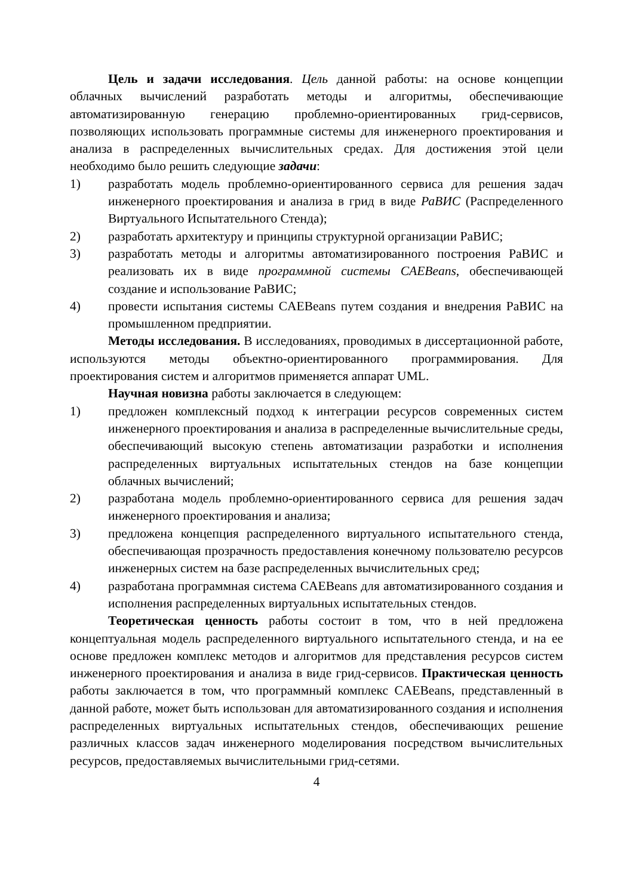Цель и задачи исследования. Цель данной работы: на основе концепции облачных вычислений разработать методы и алгоритмы, обеспечивающие автоматизированную генерацию проблемно-ориентированных грид-сервисов, позволяющих использовать программные системы для инженерного проектирования и анализа в распределенных вычислительных средах. Для достижения этой цели необходимо было решить следующие задачи:
1) разработать модель проблемно-ориентированного сервиса для решения задач инженерного проектирования и анализа в грид в виде РаВИС (Распределенного Виртуального Испытательного Стенда);
2) разработать архитектуру и принципы структурной организации РаВИС;
3) разработать методы и алгоритмы автоматизированного построения РаВИС и реализовать их в виде программной системы CAEBeans, обеспечивающей создание и использование РаВИС;
4) провести испытания системы CAEBeans путем создания и внедрения РаВИС на промышленном предприятии.
Методы исследования. В исследованиях, проводимых в диссертационной работе, используются методы объектно-ориентированного программирования. Для проектирования систем и алгоритмов применяется аппарат UML.
Научная новизна работы заключается в следующем:
1) предложен комплексный подход к интеграции ресурсов современных систем инженерного проектирования и анализа в распределенные вычислительные среды, обеспечивающий высокую степень автоматизации разработки и исполнения распределенных виртуальных испытательных стендов на базе концепции облачных вычислений;
2) разработана модель проблемно-ориентированного сервиса для решения задач инженерного проектирования и анализа;
3) предложена концепция распределенного виртуального испытательного стенда, обеспечивающая прозрачность предоставления конечному пользователю ресурсов инженерных систем на базе распределенных вычислительных сред;
4) разработана программная система CAEBeans для автоматизированного создания и исполнения распределенных виртуальных испытательных стендов.
Теоретическая ценность работы состоит в том, что в ней предложена концептуальная модель распределенного виртуального испытательного стенда, и на ее основе предложен комплекс методов и алгоритмов для представления ресурсов систем инженерного проектирования и анализа в виде грид-сервисов. Практическая ценность работы заключается в том, что программный комплекс CAEBeans, представленный в данной работе, может быть использован для автоматизированного создания и исполнения распределенных виртуальных испытательных стендов, обеспечивающих решение различных классов задач инженерного моделирования посредством вычислительных ресурсов, предоставляемых вычислительными грид-сетями.
4